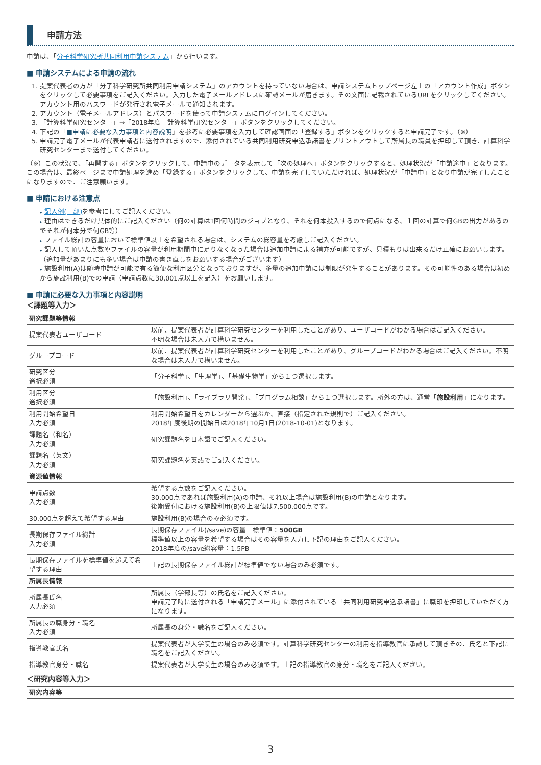申請方法
申請は、「分子科学研究所共同利用申請システム」から行います。
■ 申請システムによる申請の流れ
1. 提案代表者の方が「分子科学研究所共同利用申請システム」のアカウントを持っていない場合は、申請システムトップページ左上の「アカウント作成」ボタンをクリックして必要事項をご記入ください。入力した電子メールアドレスに確認メールが届きます。その文面に記載されているURLをクリックしてください。アカウント用のパスワードが発行され電子メールで通知されます。
2. アカウント（電子メールアドレス）とパスワードを使って申請システムにログインしてください。
3. 「計算科学研究センター」→「2018年度　計算科学研究センター」ボタンをクリックしてください。
4. 下記の「■申請に必要な入力事項と内容説明」を参考に必要事項を入力して確認画面の「登録する」ボタンをクリックすると申請完了です。（※）
5. 申請完了電子メールが代表申請者に送付されますので、添付されている共同利用研究申込承諾書をプリントアウトして所属長の職員を押印して頂き、計算科学研究センターまで送付してください。
（※）この状況で、「再開する」ボタンをクリックして、申請中のデータを表示して「次の処理へ」ボタンをクリックすると、処理状況が「申請途中」となります。この場合は、最終ページまで申請処理を進め「登録する」ボタンをクリックして、申請を完了していただければ、処理状況が「申請中」となり申請が完了したことになりますので、ご注意願います。
■ 申請における注意点
▸ 記入例(一部) を参考にしてご記入ください。
▸ 理由はできるだけ具体的にご記入ください（何の計算は1回何時間のジョブとなり、それを何本投入するので何点になる、１回の計算で何GBの出力があるのでそれが何本分で何GB等）
▸ ファイル総計の容量において標準値以上を希望される場合は、システムの総容量を考慮しご記入ください。
▸ 記入して頂いた点数やファイルの容量が利用期間中に足りなくなった場合は追加申請による補充が可能ですが、見積もりは出来るだけ正確にお願いします。（追加量があまりにも多い場合は申請の書き直しをお願いする場合がございます）
▸ 施設利用(A)は随時申請が可能で有る簡便な利用区分となっておりますが、多量の追加申請には制限が発生することがあります。その可能性のある場合は初めから施設利用(B)での申請（申請点数に30,001点以上を記入）をお願いします。
■ 申請に必要な入力事項と内容説明
＜課題等入力＞
| 研究課題等情報 | |
| 提案代表者ユーザコード | 以前、提案代表者が計算科学研究センターを利用したことがあり、ユーザコードがわかる場合はご記入ください。 不明な場合は未入力で構いません。 |
| グループコード | 以前、提案代表者が計算科学研究センターを利用したことがあり、グループコードがわかる場合はご記入ください。不明な場合は未入力で構いません。 |
| 研究区分 選択必須 | 「分子科学」、「生理学」、「基礎生物学」から１つ選択します。 |
| 利用区分 選択必須 | 「施設利用」、「ライブラリ開発」、「プログラム相談」から１つ選択します。所外の方は、通常「 施設利用 」になります。 |
| 利用開始希望日 入力必須 | 利用開始希望日をカレンダーから選ぶか、直接（指定された規則で）ご記入ください。 2018年度後期の開始日は2018年10月1日(2018-10-01)となります。 |
| 課題名（和名） 入力必須 | 研究課題名を日本語でご記入ください。 |
| 課題名（英文） 入力必須 | 研究課題名を英語でご記入ください。 |
| 資源値情報 | |
| 申請点数 入力必須 | 希望する点数をご記入ください。 30,000点であれば施設利用(A)の申請、それ以上場合は施設利用(B)の申請となります。 後期受付における施設利用(B)の上限値は7,500,000点です。 |
| 30,000点を超えて希望する理由 | 施設利用(B)の場合のみ必須です。 |
| 長期保存ファイル総計 入力必須 | 長期保存ファイル(/save)の容量 標準値： 500GB 標準値以上の容量を希望する場合はその容量を入力し下記の理由をご記入ください。 2018年度の/save総容量：1.5PB |
| 長期保存ファイルを標準値を超えて希望する理由 | 上記の長期保存ファイル総計が標準値でない場合のみ必須です。 |
| 所属長情報 | |
| 所属長氏名 入力必須 | 所属長（学部長等）の氏名をご記入ください。 申請完了時に送付される「申請完了メール」に添付されている「共同利用研究申込承諾書」に職印を押印していただく方になります。 |
| 所属長の職身分・職名 入力必須 | 所属長の身分・職名をご記入ください。 |
| 指導教官氏名 | 提案代表者が大学院生の場合のみ必須です。計算科学研究センターの利用を指導教官に承認して頂きその、氏名と下記に職名をご記入ください。 |
| 指導教官身分・職名 | 提案代表者が大学院生の場合のみ必須です。上記の指導教官の身分・職名をご記入ください。 |
＜研究内容等入力＞
| 研究内容等 |
3